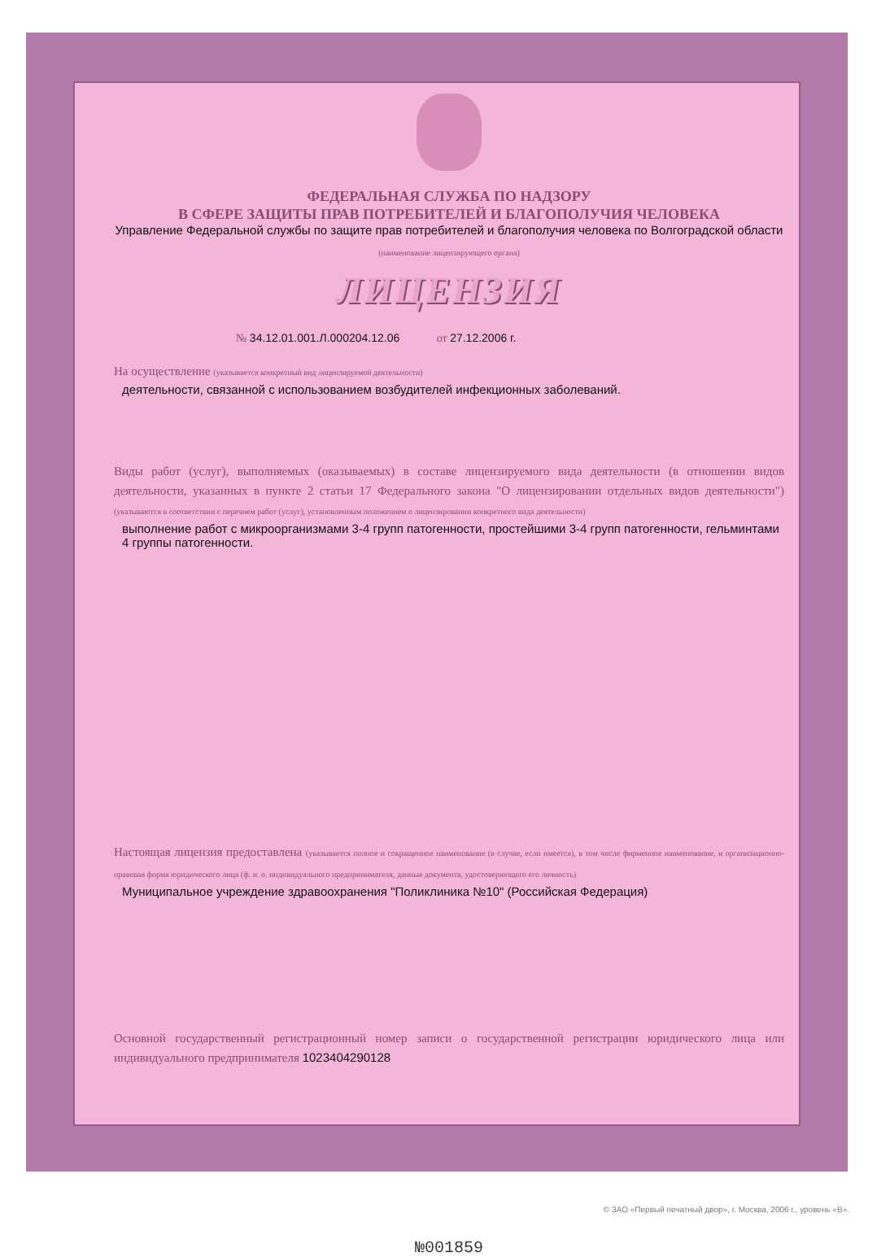ФЕДЕРАЛЬНАЯ СЛУЖБА ПО НАДЗОРУ
В СФЕРЕ ЗАЩИТЫ ПРАВ ПОТРЕБИТЕЛЕЙ И БЛАГОПОЛУЧИЯ ЧЕЛОВЕКА
Управление Федеральной службы по защите прав потребителей и благополучия человека по Волгоградской области
(наименование лицензирующего органа)
ЛИЦЕНЗИЯ
№ 34.12.01.001.Л.000204.12.06 от 27.12.2006 г.
На осуществление (указывается конкретный вид лицензируемой деятельности)
деятельности, связанной с использованием возбудителей инфекционных заболеваний.
Виды работ (услуг), выполняемых (оказываемых) в составе лицензируемого вида деятельности (в отношении видов деятельности, указанных в пункте 2 статьи 17 Федерального закона "О лицензировании отдельных видов деятельности") (указываются в соответствии с перечнем работ (услуг), установленным положением о лицензировании конкретного вида деятельности)
выполнение работ с микроорганизмами 3-4 групп патогенности, простейшими 3-4 групп патогенности, гельминтами 4 группы патогенности.
Настоящая лицензия предоставлена (указывается полное и сокращенное наименование (в случае, если имеется), в том числе фирменное наименование, и организационно-правовая форма юридического лица (ф. и. о. индивидуального предпринимателя, данные документа, удостоверяющего его личность)
Муниципальное учреждение здравоохранения "Поликлиника №10" (Российская Федерация)
Основной государственный регистрационный номер записи о государственной регистрации юридического лица или индивидуального предпринимателя 1023404290128
№001859
© ЗАО «Первый печатный двор», г. Москва, 2006 г., уровень «В».